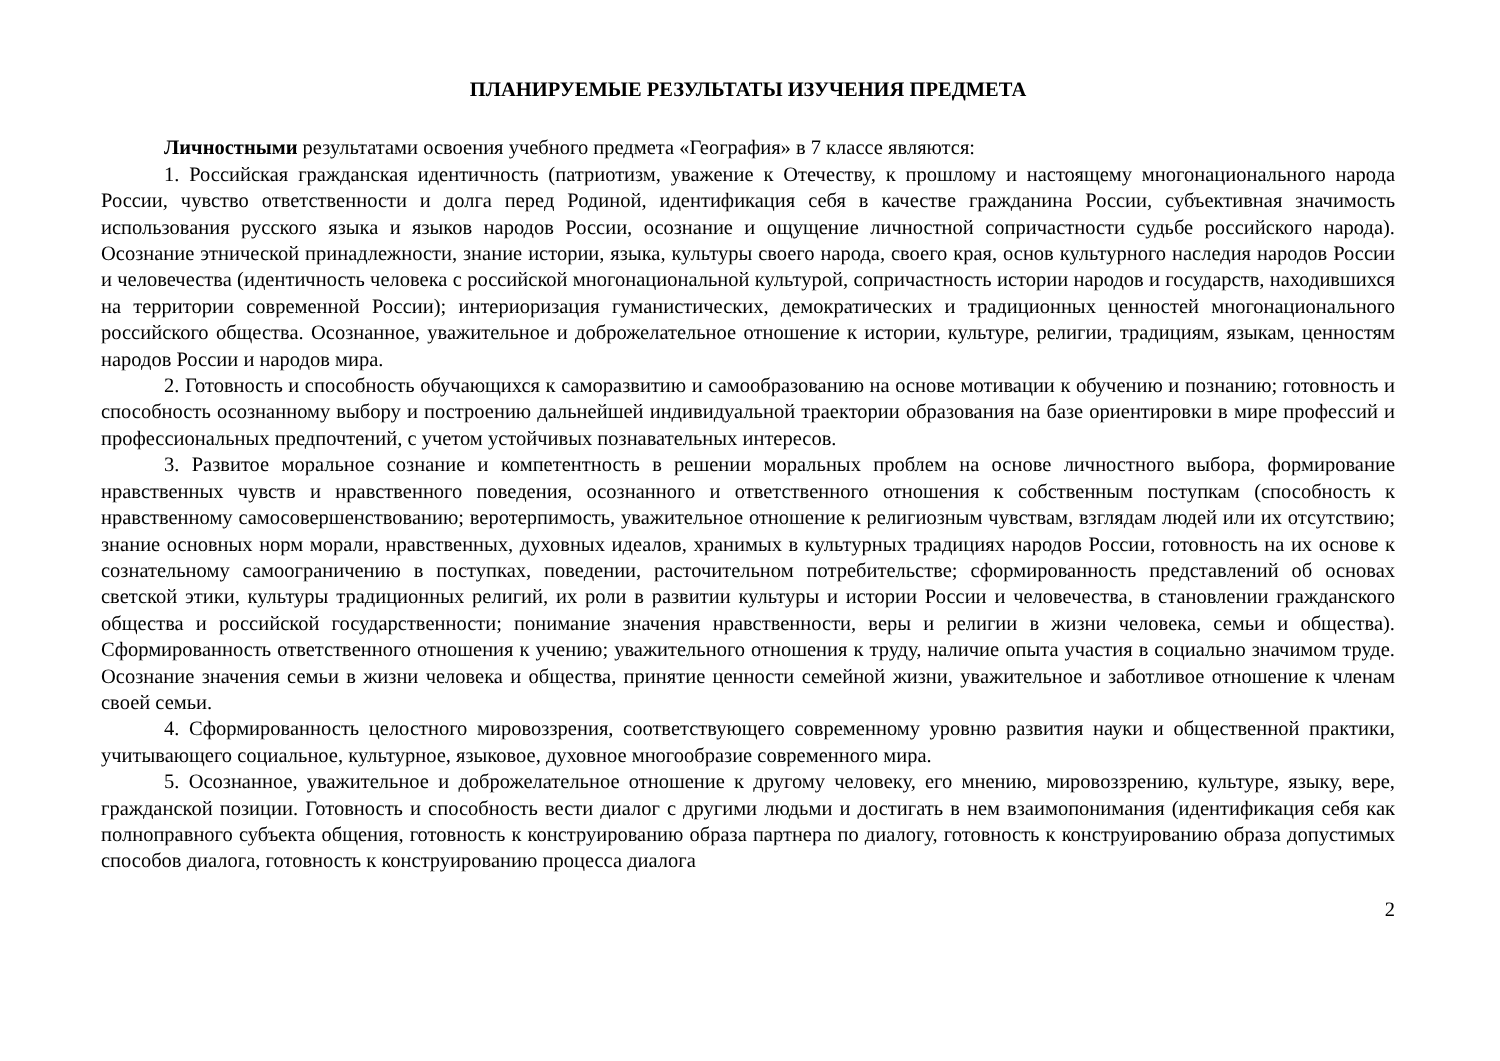ПЛАНИРУЕМЫЕ РЕЗУЛЬТАТЫ ИЗУЧЕНИЯ ПРЕДМЕТА
Личностными результатами освоения учебного предмета «География» в 7 классе являются:
1. Российская гражданская идентичность (патриотизм, уважение к Отечеству, к прошлому и настоящему многонационального народа России, чувство ответственности и долга перед Родиной, идентификация себя в качестве гражданина России, субъективная значимость использования русского языка и языков народов России, осознание и ощущение личностной сопричастности судьбе российского народа). Осознание этнической принадлежности, знание истории, языка, культуры своего народа, своего края, основ культурного наследия народов России и человечества (идентичность человека с российской многонациональной культурой, сопричастность истории народов и государств, находившихся на территории современной России); интериоризация гуманистических, демократических и традиционных ценностей многонационального российского общества. Осознанное, уважительное и доброжелательное отношение к истории, культуре, религии, традициям, языкам, ценностям народов России и народов мира.
2. Готовность и способность обучающихся к саморазвитию и самообразованию на основе мотивации к обучению и познанию; готовность и способность осознанному выбору и построению дальнейшей индивидуальной траектории образования на базе ориентировки в мире профессий и профессиональных предпочтений, с учетом устойчивых познавательных интересов.
3. Развитое моральное сознание и компетентность в решении моральных проблем на основе личностного выбора, формирование нравственных чувств и нравственного поведения, осознанного и ответственного отношения к собственным поступкам (способность к нравственному самосовершенствованию; веротерпимость, уважительное отношение к религиозным чувствам, взглядам людей или их отсутствию; знание основных норм морали, нравственных, духовных идеалов, хранимых в культурных традициях народов России, готовность на их основе к сознательному самоограничению в поступках, поведении, расточительном потребительстве; сформированность представлений об основах светской этики, культуры традиционных религий, их роли в развитии культуры и истории России и человечества, в становлении гражданского общества и российской государственности; понимание значения нравственности, веры и религии в жизни человека, семьи и общества). Сформированность ответственного отношения к учению; уважительного отношения к труду, наличие опыта участия в социально значимом труде. Осознание значения семьи в жизни человека и общества, принятие ценности семейной жизни, уважительное и заботливое отношение к членам своей семьи.
4. Сформированность целостного мировоззрения, соответствующего современному уровню развития науки и общественной практики, учитывающего социальное, культурное, языковое, духовное многообразие современного мира.
5. Осознанное, уважительное и доброжелательное отношение к другому человеку, его мнению, мировоззрению, культуре, языку, вере, гражданской позиции. Готовность и способность вести диалог с другими людьми и достигать в нем взаимопонимания (идентификация себя как полноправного субъекта общения, готовность к конструированию образа партнера по диалогу, готовность к конструированию образа допустимых способов диалога, готовность к конструированию процесса диалога
2